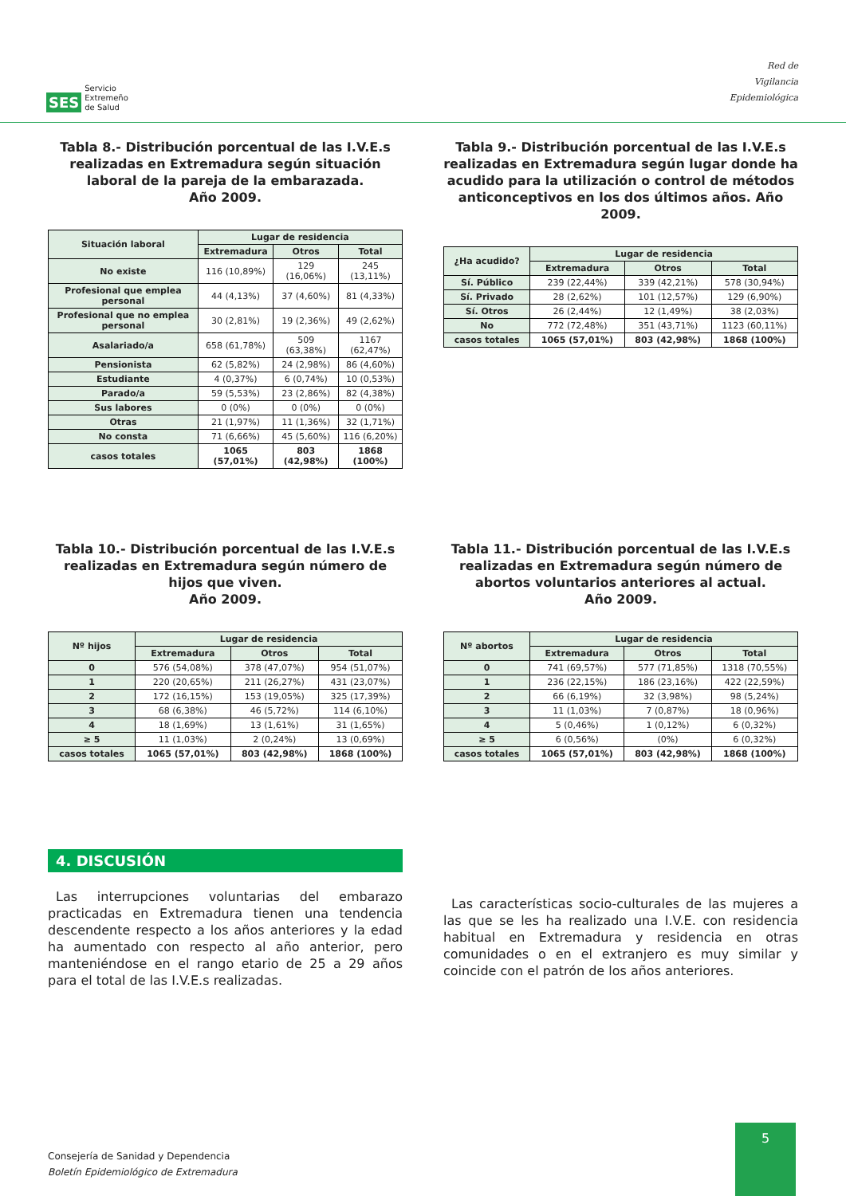SES Servicio
Extremeño
de Salud
Red de
Vigilancia
Epidemiológica
Tabla 8.- Distribución porcentual de las I.V.E.s realizadas en Extremadura según situación laboral de la pareja de la embarazada.
Año 2009.
| Situación laboral | Lugar de residencia | | |
| --- | --- | --- | --- |
| | Extremadura | Otros | Total |
| No existe | 116 (10,89%) | 129 (16,06%) | 245 (13,11%) |
| Profesional que emplea personal | 44 (4,13%) | 37 (4,60%) | 81 (4,33%) |
| Profesional que no emplea personal | 30 (2,81%) | 19 (2,36%) | 49 (2,62%) |
| Asalariado/a | 658 (61,78%) | 509 (63,38%) | 1167 (62,47%) |
| Pensionista | 62 (5,82%) | 24 (2,98%) | 86 (4,60%) |
| Estudiante | 4 (0,37%) | 6 (0,74%) | 10 (0,53%) |
| Parado/a | 59 (5,53%) | 23 (2,86%) | 82 (4,38%) |
| Sus labores | 0 (0%) | 0 (0%) | 0 (0%) |
| Otras | 21 (1,97%) | 11 (1,36%) | 32 (1,71%) |
| No consta | 71 (6,66%) | 45 (5,60%) | 116 (6,20%) |
| casos totales | 1065 (57,01%) | 803 (42,98%) | 1868 (100%) |
Tabla 9.- Distribución porcentual de las I.V.E.s realizadas en Extremadura según lugar donde ha acudido para la utilización o control de métodos anticonceptivos en los dos últimos años. Año 2009.
| ¿Ha acudido? | Lugar de residencia | | |
| --- | --- | --- | --- |
| | Extremadura | Otros | Total |
| Sí. Público | 239 (22,44%) | 339 (42,21%) | 578 (30,94%) |
| Sí. Privado | 28 (2,62%) | 101 (12,57%) | 129 (6,90%) |
| Sí. Otros | 26 (2,44%) | 12 (1,49%) | 38 (2,03%) |
| No | 772 (72,48%) | 351 (43,71%) | 1123 (60,11%) |
| casos totales | 1065 (57,01%) | 803 (42,98%) | 1868 (100%) |
Tabla 10.- Distribución porcentual de las I.V.E.s realizadas en Extremadura según número de hijos que viven.
Año 2009.
| Nº hijos | Lugar de residencia | | |
| --- | --- | --- | --- |
| | Extremadura | Otros | Total |
| 0 | 576 (54,08%) | 378 (47,07%) | 954 (51,07%) |
| 1 | 220 (20,65%) | 211 (26,27%) | 431 (23,07%) |
| 2 | 172 (16,15%) | 153 (19,05%) | 325 (17,39%) |
| 3 | 68 (6,38%) | 46 (5,72%) | 114 (6,10%) |
| 4 | 18 (1,69%) | 13 (1,61%) | 31 (1,65%) |
| ≥ 5 | 11 (1,03%) | 2 (0,24%) | 13 (0,69%) |
| casos totales | 1065 (57,01%) | 803 (42,98%) | 1868 (100%) |
Tabla 11.- Distribución porcentual de las I.V.E.s realizadas en Extremadura según número de abortos voluntarios anteriores al actual.
Año 2009.
| Nº abortos | Lugar de residencia | | |
| --- | --- | --- | --- |
| | Extremadura | Otros | Total |
| 0 | 741 (69,57%) | 577 (71,85%) | 1318 (70,55%) |
| 1 | 236 (22,15%) | 186 (23,16%) | 422 (22,59%) |
| 2 | 66 (6,19%) | 32 (3,98%) | 98 (5,24%) |
| 3 | 11 (1,03%) | 7 (0,87%) | 18 (0,96%) |
| 4 | 5 (0,46%) | 1 (0,12%) | 6 (0,32%) |
| ≥ 5 | 6 (0,56%) | (0%) | 6 (0,32%) |
| casos totales | 1065 (57,01%) | 803 (42,98%) | 1868 (100%) |
4. DISCUSIÓN
Las interrupciones voluntarias del embarazo practicadas en Extremadura tienen una tendencia descendente respecto a los años anteriores y la edad ha aumentado con respecto al año anterior, pero manteniéndose en el rango etario de 25 a 29 años para el total de las I.V.E.s realizadas.
Las características socio-culturales de las mujeres a las que se les ha realizado una I.V.E. con residencia habitual en Extremadura y residencia en otras comunidades o en el extranjero es muy similar y coincide con el patrón de los años anteriores.
Consejería de Sanidad y Dependencia
Boletín Epidemiológico de Extremadura
5